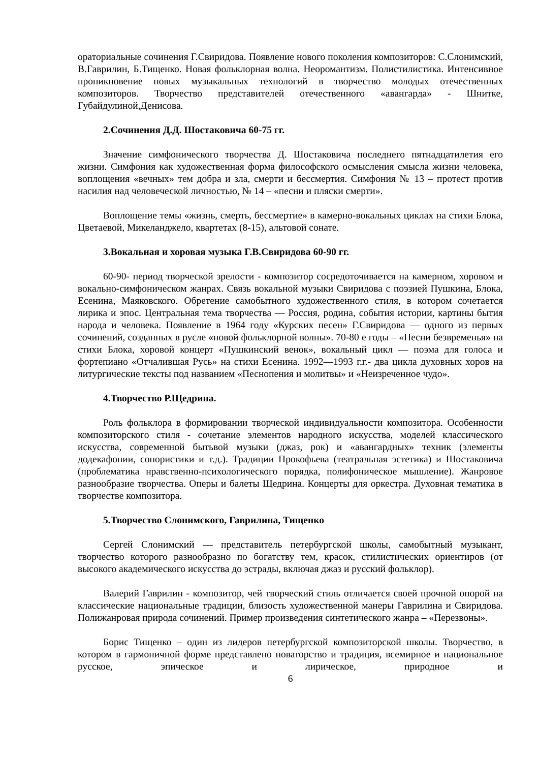ораториальные сочинения Г.Свиридова. Появление нового поколения композиторов: С.Слонимский, В.Гаврилин, Б.Тищенко. Новая фольклорная волна. Неоромантизм. Полистилистика. Интенсивное проникновение новых музыкальных технологий в творчество молодых отечественных композиторов. Творчество представителей отечественного «авангарда» - Шнитке, Губайдулиной,Денисова.
2.Сочинения Д.Д. Шостаковича 60-75 гг.
Значение симфонического творчества Д. Шостаковича последнего пятнадцатилетия его жизни. Симфония как художественная форма философского осмысления смысла жизни человека, воплощения «вечных» тем добра и зла, смерти и бессмертия. Симфония № 13 – протест против насилия над человеческой личностью, № 14 – «песни и пляски смерти».
Воплощение темы «жизнь, смерть, бессмертие» в камерно-вокальных циклах на стихи Блока, Цветаевой, Микеланджело, квартетах (8-15), альтовой сонате.
3.Вокальная и хоровая музыка Г.В.Свиридова 60-90 гг.
60-90- период творческой зрелости - композитор сосредоточивается на камерном, хоровом и вокально-симфоническом жанрах. Связь вокальной музыки Свиридова с поэзией Пушкина, Блока, Есенина, Маяковского. Обретение самобытного художественного стиля, в котором сочетается лирика и эпос. Центральная тема творчества — Россия, родина, события истории, картины бытия народа и человека. Появление в 1964 году «Курских песен» Г.Свиридова — одного из первых сочинений, созданных в русле «новой фольклорной волны». 70-80 е годы – «Песни безвременья» на стихи Блока, хоровой концерт «Пушкинский венок», вокальный цикл — поэма для голоса и фортепиано «Отчалившая Русь» на стихи Есенина. 1992—1993 г.г.- два цикла духовных хоров на литургические тексты под названием «Песнопения и молитвы» и «Неизреченное чудо».
4.Творчество Р.Щедрина.
Роль фольклора в формировании творческой индивидуальности композитора. Особенности композиторского стиля - сочетание элементов народного искусства, моделей классического искусства, современной бытьвой музыки (джаз, рок) и «авангардных» техник (элементы додекафонии, сонористики и т.д.). Традиции Прокофьева (театральная эстетика) и Шостаковича (проблематика нравственно-психологического порядка, полифоническое мышление). Жанровое разнообразие творчества. Оперы и балеты Щедрина. Концерты для оркестра. Духовная тематика в творчестве композитора.
5.Творчество Слонимского, Гаврилина, Тищенко
Сергей Слонимский — представитель петербургской школы, самобытный музыкант, творчество которого разнообразно по богатству тем, красок, стилистических ориентиров (от высокого академического искусства до эстрады, включая джаз и русский фольклор).
Валерий Гаврилин - композитор, чей творческий стиль отличается своей прочной опорой на классические национальные традиции, близость художественной манеры Гаврилина и Свиридова. Полижанровая природа сочинений. Пример произведения синтетического жанра – «Перезвоны».
Борис Тищенко – один из лидеров петербургской композиторской школы. Творчество, в котором в гармоничной форме представлено новаторство и традиция, всемирное и национальное русское, эпическое и лирическое, природное и
6